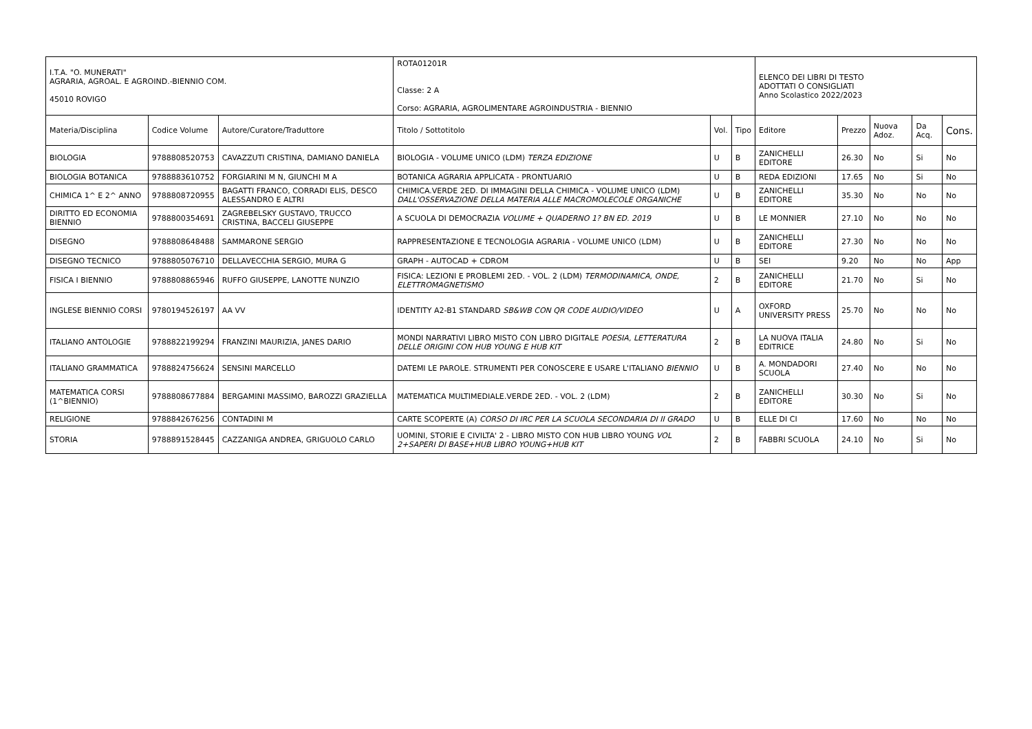| I.T.A. "O. MUNERATI" AGRARIA, AGROAL. E AGROIND.-BIENNIO COM. 45010 ROVIGO | | | ROTA01201R Classe: 2 A Corso: AGRARIA, AGROLIMENTARE AGROINDUSTRIA - BIENNIO | | | ELENCO DEI LIBRI DI TESTO ADOTTATI O CONSIGLIATI Anno Scolastico 2022/2023 | | | | |
| Materia/Disciplina | Codice Volume | Autore/Curatore/Traduttore | Titolo / Sottotitolo | Vol. | Tipo | Editore | Prezzo | Nuova Adoz. | Da Acq. | Cons. |
| BIOLOGIA | 9788808520753 | CAVAZZUTI CRISTINA, DAMIANO DANIELA | BIOLOGIA - VOLUME UNICO (LDM) TERZA EDIZIONE | U | B | ZANICHELLI EDITORE | 26.30 | No | Si | No |
| BIOLOGIA BOTANICA | 9788883610752 | FORGIARINI M N, GIUNCHI M A | BOTANICA AGRARIA APPLICATA - PRONTUARIO | U | B | REDA EDIZIONI | 17.65 | No | Si | No |
| CHIMICA 1^ E 2^ ANNO | 9788808720955 | BAGATTI FRANCO, CORRADI ELIS, DESCO ALESSANDRO E ALTRI | CHIMICA.VERDE 2ED. DI IMMAGINI DELLA CHIMICA - VOLUME UNICO (LDM) DALL'OSSERVAZIONE DELLA MATERIA ALLE MACROMOLECOLE ORGANICHE | U | B | ZANICHELLI EDITORE | 35.30 | No | No | No |
| DIRITTO ED ECONOMIA BIENNIO | 9788800354691 | ZAGREBELSKY GUSTAVO, TRUCCO CRISTINA, BACCELI GIUSEPPE | A SCUOLA DI DEMOCRAZIA VOLUME + QUADERNO 1? BN ED. 2019 | U | B | LE MONNIER | 27.10 | No | No | No |
| DISEGNO | 9788808648488 | SAMMARONE SERGIO | RAPPRESENTAZIONE E TECNOLOGIA AGRARIA - VOLUME UNICO (LDM) | U | B | ZANICHELLI EDITORE | 27.30 | No | No | No |
| DISEGNO TECNICO | 9788805076710 | DELLAVECCHIA SERGIO, MURA G | GRAPH - AUTOCAD + CDROM | U | B | SEI | 9.20 | No | No | App |
| FISICA I BIENNIO | 9788808865946 | RUFFO GIUSEPPE, LANOTTE NUNZIO | FISICA: LEZIONI E PROBLEMI 2ED. - VOL. 2 (LDM) TERMODINAMICA, ONDE, ELETTROMAGNETISMO | 2 | B | ZANICHELLI EDITORE | 21.70 | No | Si | No |
| INGLESE BIENNIO CORSI | 9780194526197 | AA VV | IDENTITY A2-B1 STANDARD SB&WB CON QR CODE AUDIO/VIDEO | U | A | OXFORD UNIVERSITY PRESS | 25.70 | No | No | No |
| ITALIANO ANTOLOGIE | 9788822199294 | FRANZINI MAURIZIA, JANES DARIO | MONDI NARRATIVI LIBRO MISTO CON LIBRO DIGITALE POESIA, LETTERATURA DELLE ORIGINI CON HUB YOUNG E HUB KIT | 2 | B | LA NUOVA ITALIA EDITRICE | 24.80 | No | Si | No |
| ITALIANO GRAMMATICA | 9788824756624 | SENSINI MARCELLO | DATEMI LE PAROLE. STRUMENTI PER CONOSCERE E USARE L'ITALIANO BIENNIO | U | B | A. MONDADORI SCUOLA | 27.40 | No | No | No |
| MATEMATICA CORSI (1^BIENNIO) | 9788808677884 | BERGAMINI MASSIMO, BAROZZI GRAZIELLA | MATEMATICA MULTIMEDIALE.VERDE 2ED. - VOL. 2 (LDM) | 2 | B | ZANICHELLI EDITORE | 30.30 | No | Si | No |
| RELIGIONE | 9788842676256 | CONTADINI M | CARTE SCOPERTE (A) CORSO DI IRC PER LA SCUOLA SECONDARIA DI II GRADO | U | B | ELLE DI CI | 17.60 | No | No | No |
| STORIA | 9788891528445 | CAZZANIGA ANDREA, GRIGUOLO CARLO | UOMINI, STORIE E CIVILTA' 2 - LIBRO MISTO CON HUB LIBRO YOUNG VOL 2+SAPERI DI BASE+HUB LIBRO YOUNG+HUB KIT | 2 | B | FABBRI SCUOLA | 24.10 | No | Si | No |